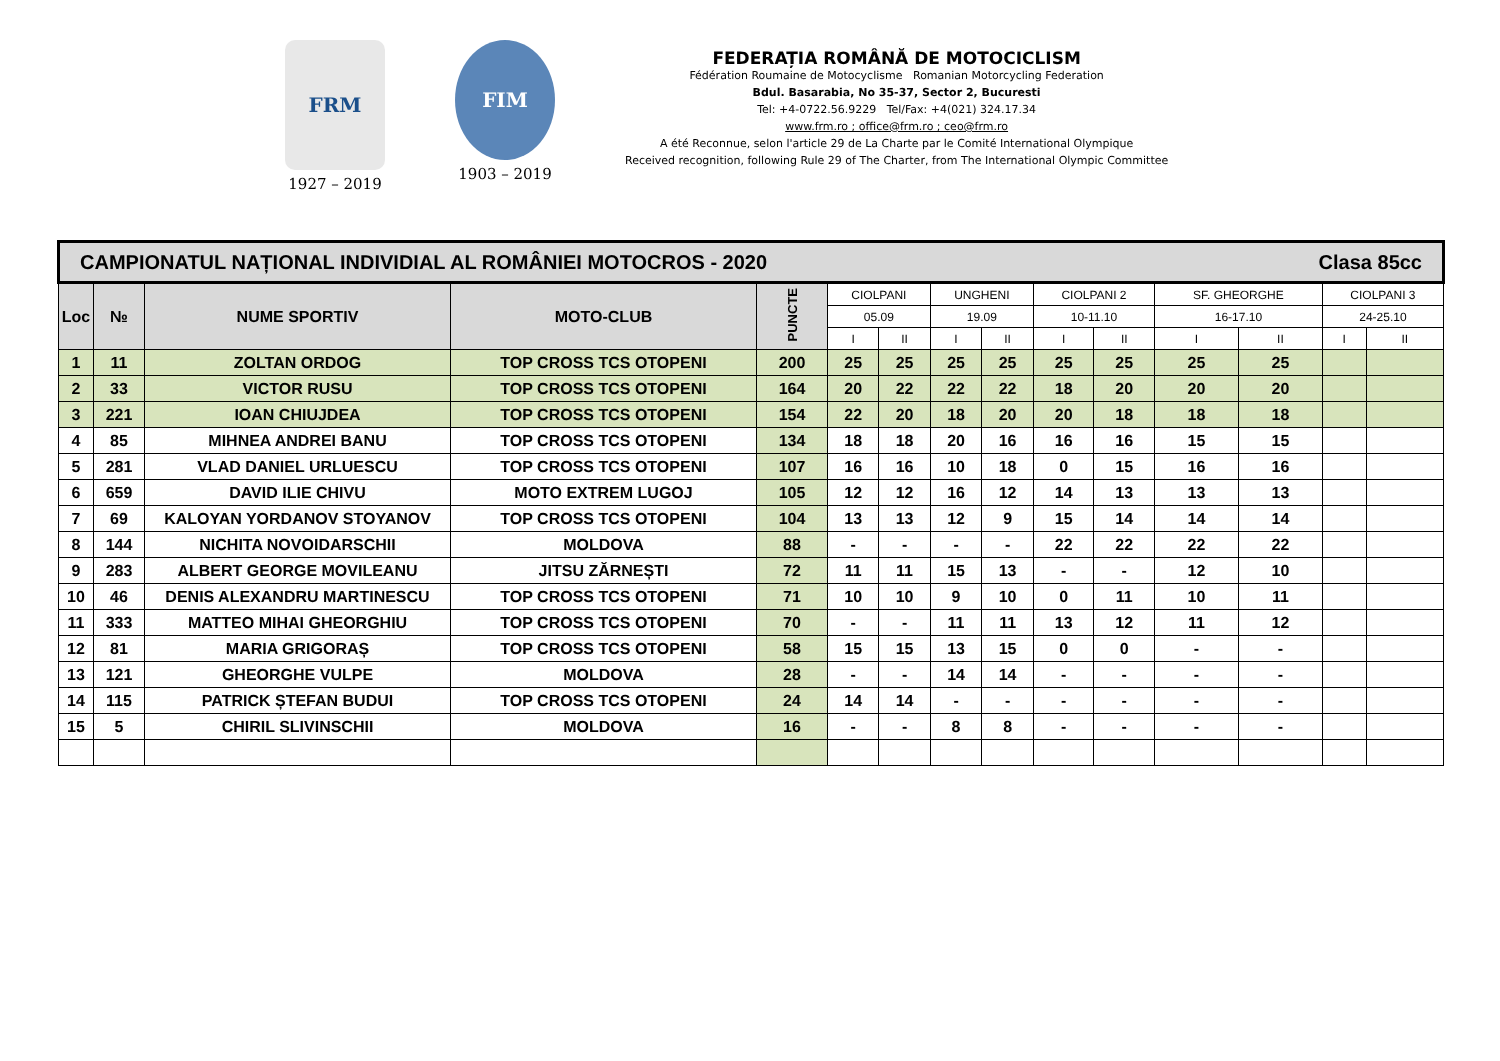FRM
1927 – 2019
FIM
1903 – 2019
FEDERAȚIA ROMÂNĂ DE MOTOCICLISM
Fédération Roumaine de Motocyclisme Romanian Motorcycling Federation
Bdul. Basarabia, No 35-37, Sector 2, Bucuresti
Tel: +4-0722.56.9229 Tel/Fax: +4(021) 324.17.34
www.frm.ro ; office@frm.ro ; ceo@frm.ro
A été Reconnue, selon l'article 29 de La Charte par le Comité International Olympique
Received recognition, following Rule 29 of The Charter, from The International Olympic Committee
| CAMPIONATUL NAȚIONAL INDIVIDIAL AL ROMÂNIEI MOTOCROS - 2020 Clasa 85cc | | | | | | | | | | | | | | |
| Loc | № | NUME SPORTIV | MOTO-CLUB | PUNCTE | CIOLPANI | | UNGHENI | | CIOLPANI 2 | | SF. GHEORGHE | | CIOLPANI 3 | |
| | | | | | 05.09 | | 19.09 | | 10-11.10 | | 16-17.10 | | 24-25.10 | |
| | | | | | I | II | I | II | I | II | I | II | I | II |
| 1 | 11 | ZOLTAN ORDOG | TOP CROSS TCS OTOPENI | 200 | 25 | 25 | 25 | 25 | 25 | 25 | 25 | 25 | | |
| 2 | 33 | VICTOR RUSU | TOP CROSS TCS OTOPENI | 164 | 20 | 22 | 22 | 22 | 18 | 20 | 20 | 20 | | |
| 3 | 221 | IOAN CHIUJDEA | TOP CROSS TCS OTOPENI | 154 | 22 | 20 | 18 | 20 | 20 | 18 | 18 | 18 | | |
| 4 | 85 | MIHNEA ANDREI BANU | TOP CROSS TCS OTOPENI | 134 | 18 | 18 | 20 | 16 | 16 | 16 | 15 | 15 | | |
| 5 | 281 | VLAD DANIEL URLUESCU | TOP CROSS TCS OTOPENI | 107 | 16 | 16 | 10 | 18 | 0 | 15 | 16 | 16 | | |
| 6 | 659 | DAVID ILIE CHIVU | MOTO EXTREM LUGOJ | 105 | 12 | 12 | 16 | 12 | 14 | 13 | 13 | 13 | | |
| 7 | 69 | KALOYAN YORDANOV STOYANOV | TOP CROSS TCS OTOPENI | 104 | 13 | 13 | 12 | 9 | 15 | 14 | 14 | 14 | | |
| 8 | 144 | NICHITA NOVOIDARSCHII | MOLDOVA | 88 | - | - | - | - | 22 | 22 | 22 | 22 | | |
| 9 | 283 | ALBERT GEORGE MOVILEANU | JITSU ZĂRNEȘTI | 72 | 11 | 11 | 15 | 13 | - | - | 12 | 10 | | |
| 10 | 46 | DENIS ALEXANDRU MARTINESCU | TOP CROSS TCS OTOPENI | 71 | 10 | 10 | 9 | 10 | 0 | 11 | 10 | 11 | | |
| 11 | 333 | MATTEO MIHAI GHEORGHIU | TOP CROSS TCS OTOPENI | 70 | - | - | 11 | 11 | 13 | 12 | 11 | 12 | | |
| 12 | 81 | MARIA GRIGORAȘ | TOP CROSS TCS OTOPENI | 58 | 15 | 15 | 13 | 15 | 0 | 0 | - | - | | |
| 13 | 121 | GHEORGHE VULPE | MOLDOVA | 28 | - | - | 14 | 14 | - | - | - | - | | |
| 14 | 115 | PATRICK ȘTEFAN BUDUI | TOP CROSS TCS OTOPENI | 24 | 14 | 14 | - | - | - | - | - | - | | |
| 15 | 5 | CHIRIL SLIVINSCHII | MOLDOVA | 16 | - | - | 8 | 8 | - | - | - | - | | |